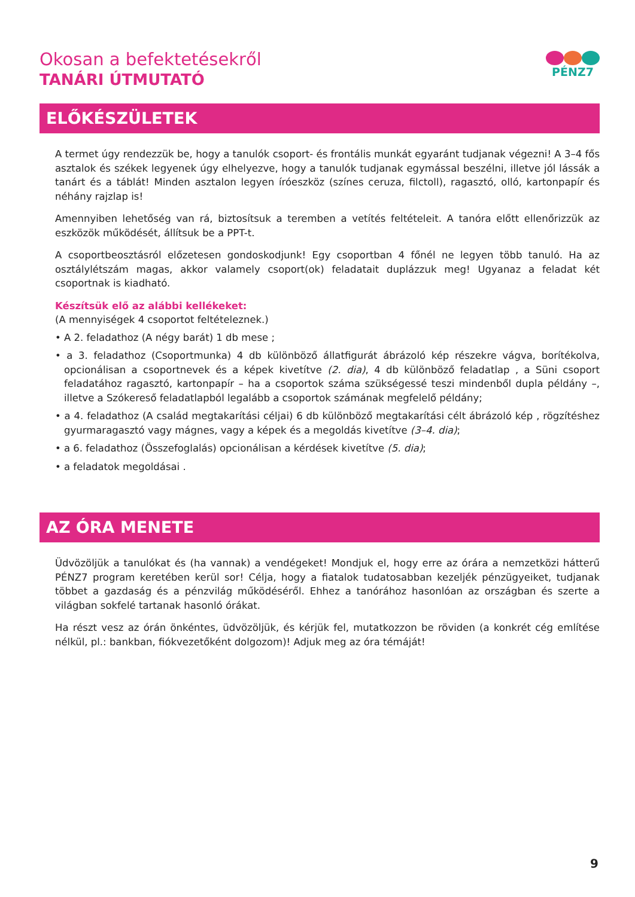Okosan a befektetésekről
TANÁRI ÚTMUTATÓ
PÉNZ7
ELŐKÉSZÜLETEK
A termet úgy rendezzük be, hogy a tanulók csoport- és frontális munkát egyaránt tudjanak végezni! A 3–4 fős asztalok és székek legyenek úgy elhelyezve, hogy a tanulók tudjanak egymással beszélni, illetve jól lássák a tanárt és a táblát! Minden asztalon legyen íróeszköz (színes ceruza, filctoll), ragasztó, olló, kartonpapír és néhány rajzlap is!
Amennyiben lehetőség van rá, biztosítsuk a teremben a vetítés feltételeit. A tanóra előtt ellenőrizzük az eszközök működését, állítsuk be a PPT-t.
A csoportbeosztásról előzetesen gondoskodjunk! Egy csoportban 4 főnél ne legyen több tanuló. Ha az osztálylétszám magas, akkor valamely csoport(ok) feladatait duplázzuk meg! Ugyanaz a feladat két csoportnak is kiadható.
Készítsük elő az alábbi kellékeket:
(A mennyiségek 4 csoportot feltételeznek.)
• A 2. feladathoz (A négy barát) 1 db mese ;
• a 3. feladathoz (Csoportmunka) 4 db különböző állatfigurát ábrázoló kép részekre vágva, borítékolva, opcionálisan a csoportnevek és a képek kivetítve (2. dia), 4 db különböző feladatlap , a Süni csoport feladatához ragasztó, kartonpapír – ha a csoportok száma szükségessé teszi mindenből dupla példány –, illetve a Szókereső feladatlapból legalább a csoportok számának megfelelő példány;
• a 4. feladathoz (A család megtakarítási céljai) 6 db különböző megtakarítási célt ábrázoló kép , rögzítéshez gyurmaragasztó vagy mágnes, vagy a képek és a megoldás kivetítve (3–4. dia);
• a 6. feladathoz (Összefoglalás) opcionálisan a kérdések kivetítve (5. dia);
• a feladatok megoldásai .
AZ ÓRA MENETE
Üdvözöljük a tanulókat és (ha vannak) a vendégeket! Mondjuk el, hogy erre az órára a nemzetközi hátterű PÉNZ7 program keretében kerül sor! Célja, hogy a fiatalok tudatosabban kezeljék pénzügyeiket, tudjanak többet a gazdaság és a pénzvilág működéséről. Ehhez a tanórához hasonlóan az országban és szerte a világban sokfelé tartanak hasonló órákat.
Ha részt vesz az órán önkéntes, üdvözöljük, és kérjük fel, mutatkozzon be röviden (a konkrét cég említése nélkül, pl.: bankban, fiókvezetőként dolgozom)! Adjuk meg az óra témáját!
9